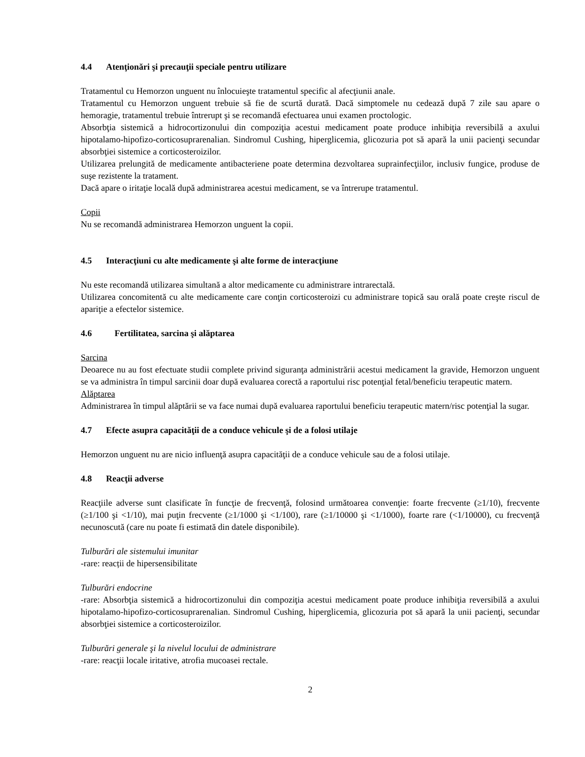4.4 Atenţionări şi precauţii speciale pentru utilizare
Tratamentul cu Hemorzon unguent nu înlocuieşte tratamentul specific al afecţiunii anale.
Tratamentul cu Hemorzon unguent trebuie să fie de scurtă durată. Dacă simptomele nu cedează după 7 zile sau apare o hemoragie, tratamentul trebuie întrerupt şi se recomandă efectuarea unui examen proctologic.
Absorbţia sistemică a hidrocortizonului din compoziţia acestui medicament poate produce inhibiţia reversibilă a axului hipotalamo-hipofizo-corticosuprarenalian. Sindromul Cushing, hiperglicemia, glicozuria pot să apară la unii pacienţi secundar absorbţiei sistemice a corticosteroizilor.
Utilizarea prelungită de medicamente antibacteriene poate determina dezvoltarea suprainfecţiilor, inclusiv fungice, produse de suşe rezistente la tratament.
Dacă apare o iritaţie locală după administrarea acestui medicament, se va întrerupe tratamentul.
Copii
Nu se recomandă administrarea Hemorzon unguent la copii.
4.5 Interacţiuni cu alte medicamente şi alte forme de interacţiune
Nu este recomandă utilizarea simultană a altor medicamente cu administrare intrarectală.
Utilizarea concomitentă cu alte medicamente care conţin corticosteroizi cu administrare topică sau orală poate creşte riscul de apariţie a efectelor sistemice.
4.6 Fertilitatea, sarcina şi alăptarea
Sarcina
Deoarece nu au fost efectuate studii complete privind siguranţa administrării acestui medicament la gravide, Hemorzon unguent se va administra în timpul sarcinii doar după evaluarea corectă a raportului risc potenţial fetal/beneficiu terapeutic matern.
Alăptarea
Administrarea în timpul alăptării se va face numai după evaluarea raportului beneficiu terapeutic matern/risc potenţial la sugar.
4.7 Efecte asupra capacităţii de a conduce vehicule şi de a folosi utilaje
Hemorzon unguent nu are nicio influenţă asupra capacităţii de a conduce vehicule sau de a folosi utilaje.
4.8 Reacţii adverse
Reacţiile adverse sunt clasificate în funcţie de frecvenţă, folosind următoarea convenţie: foarte frecvente (≥1/10), frecvente (≥1/100 şi <1/10), mai puţin frecvente (≥1/1000 şi <1/100), rare (≥1/10000 şi <1/1000), foarte rare (<1/10000), cu frecvenţă necunoscută (care nu poate fi estimată din datele disponibile).
Tulburări ale sistemului imunitar
-rare: reacții de hipersensibilitate
Tulburări endocrine
-rare: Absorbţia sistemică a hidrocortizonului din compoziţia acestui medicament poate produce inhibiţia reversibilă a axului hipotalamo-hipofizo-corticosuprarenalian. Sindromul Cushing, hiperglicemia, glicozuria pot să apară la unii pacienţi, secundar absorbţiei sistemice a corticosteroizilor.
Tulburări generale şi la nivelul locului de administrare
-rare: reacţii locale iritative, atrofia mucoasei rectale.
2